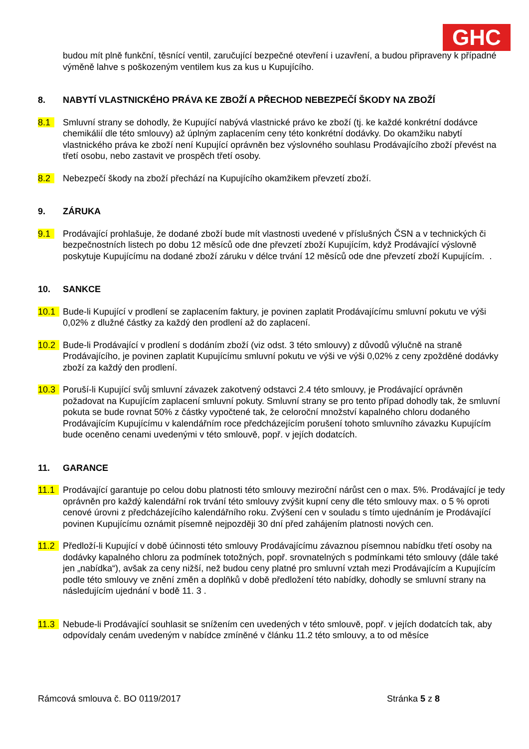GHC
budou mít plně funkční, těsnící ventil, zaručující bezpečné otevření i uzavření, a budou připraveny k případné výměně lahve s poškozeným ventilem kus za kus u Kupujícího.
8. NABYTÍ VLASTNICKÉHO PRÁVA KE ZBOŽÍ A PŘECHOD NEBEZPEČÍ ŠKODY NA ZBOŽÍ
8.1 Smluvní strany se dohodly, že Kupující nabývá vlastnické právo ke zboží (tj. ke každé konkrétní dodávce chemikálií dle této smlouvy) až úplným zaplacením ceny této konkrétní dodávky. Do okamžiku nabytí vlastnického práva ke zboží není Kupující oprávněn bez výslovného souhlasu Prodávajícího zboží převést na třetí osobu, nebo zastavit ve prospěch třetí osoby.
8.2 Nebezpečí škody na zboží přechází na Kupujícího okamžikem převzetí zboží.
9. ZÁRUKA
9.1 Prodávající prohlašuje, že dodané zboží bude mít vlastnosti uvedené v příslušných ČSN a v technických či bezpečnostních listech po dobu 12 měsíců ode dne převzetí zboží Kupujícím, když Prodávající výslovně poskytuje Kupujícímu na dodané zboží záruku v délce trvání 12 měsíců ode dne převzetí zboží Kupujícím. .
10. SANKCE
10.1 Bude-li Kupující v prodlení se zaplacením faktury, je povinen zaplatit Prodávajícímu smluvní pokutu ve výši 0,02% z dlužné částky za každý den prodlení až do zaplacení.
10.2 Bude-li Prodávající v prodlení s dodáním zboží (viz odst. 3 této smlouvy) z důvodů výlučně na straně Prodávajícího, je povinen zaplatit Kupujícímu smluvní pokutu ve výši ve výši 0,02% z ceny zpožděné dodávky zboží za každý den prodlení.
10.3 Poruší-li Kupující svůj smluvní závazek zakotvený odstavci 2.4 této smlouvy, je Prodávající oprávněn požadovat na Kupujícím zaplacení smluvní pokuty. Smluvní strany se pro tento případ dohodly tak, že smluvní pokuta se bude rovnat 50% z částky vypočtené tak, že celoroční množství kapalného chloru dodaného Prodávajícím Kupujícímu v kalendářním roce předcházejícím porušení tohoto smluvního závazku Kupujícím bude oceněno cenami uvedenými v této smlouvě, popř. v jejích dodatcích.
11. GARANCE
11.1 Prodávající garantuje po celou dobu platnosti této smlouvy meziroční nárůst cen o max. 5%. Prodávající je tedy oprávněn pro každý kalendářní rok trvání této smlouvy zvýšit kupní ceny dle této smlouvy max. o 5 % oproti cenové úrovni z předcházejícího kalendářního roku. Zvýšení cen v souladu s tímto ujednáním je Prodávající povinen Kupujícímu oznámit písemně nejpozději 30 dní před zahájením platnosti nových cen.
11.2 Předloží-li Kupující v době účinnosti této smlouvy Prodávajícímu závaznou písemnou nabídku třetí osoby na dodávky kapalného chloru za podmínek totožných, popř. srovnatelných s podmínkami této smlouvy (dále také jen „nabídka“), avšak za ceny nižší, než budou ceny platné pro smluvní vztah mezi Prodávajícím a Kupujícím podle této smlouvy ve znění změn a doplňků v době předložení této nabídky, dohodly se smluvní strany na následujícím ujednání v bodě 11. 3 .
11.3 Nebude-li Prodávající souhlasit se snížením cen uvedených v této smlouvě, popř. v jejích dodatcích tak, aby odpovídaly cenám uvedeným v nabídce zmíněné v článku 11.2 této smlouvy, a to od měsíce
Rámcová smlouva č. BO 0119/2017 Stránka 5 z 8